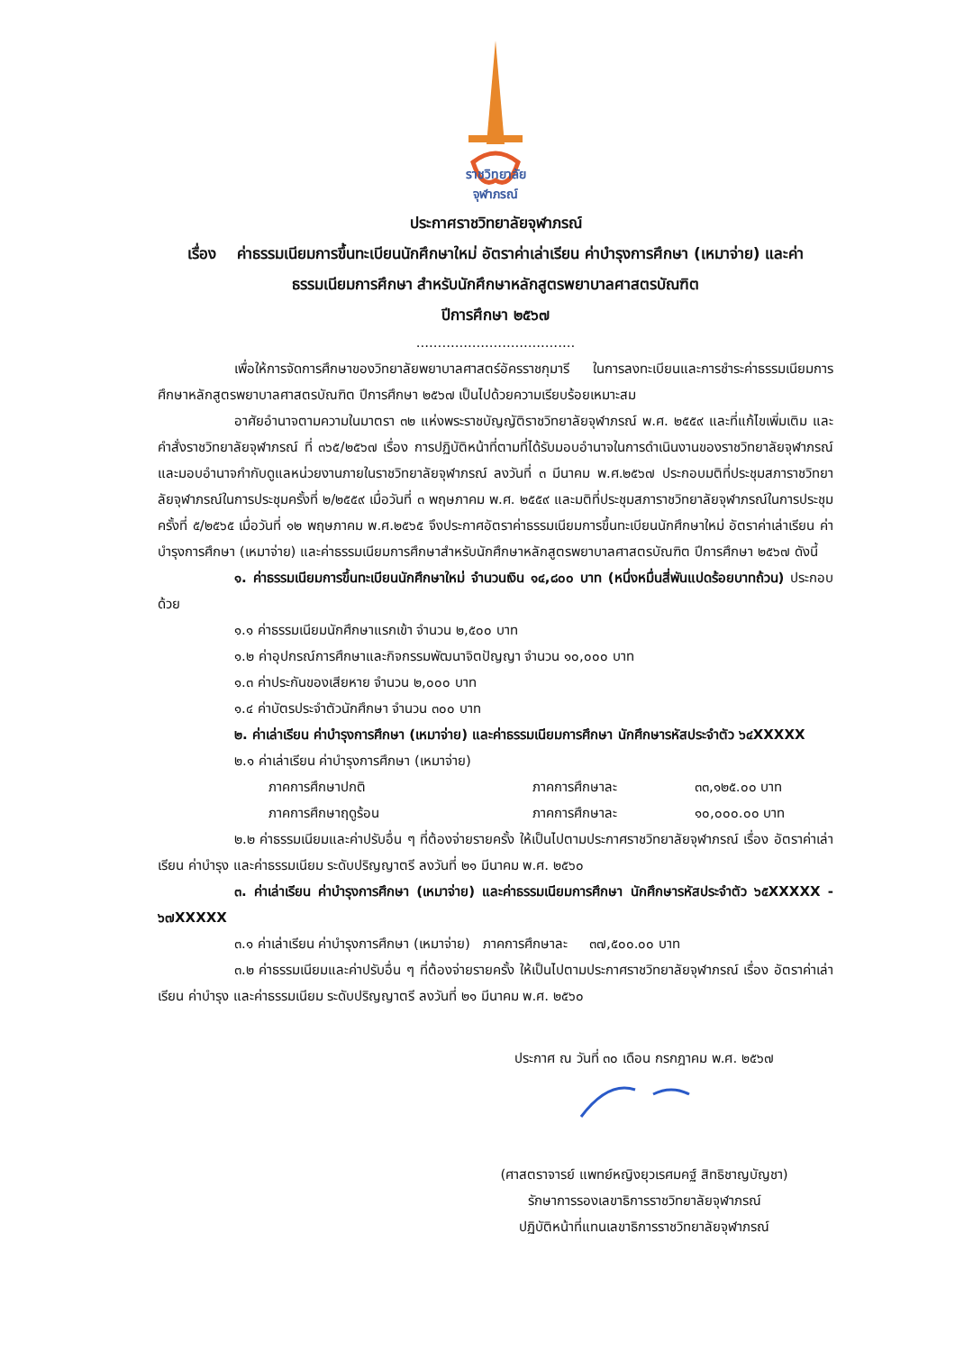ราชวิทยาลัย
จุฬาภรณ์
ประกาศราชวิทยาลัยจุฬาภรณ์
เรื่อง ค่าธรรมเนียมการขึ้นทะเบียนนักศึกษาใหม่ อัตราค่าเล่าเรียน ค่าบำรุงการศึกษา (เหมาจ่าย) และค่าธรรมเนียมการศึกษา สำหรับนักศึกษาหลักสูตรพยาบาลศาสตรบัณฑิต
ปีการศึกษา ๒๕๖๗
.....................................
เพื่อให้การจัดการศึกษาของวิทยาลัยพยาบาลศาสตร์อัครราชกุมารี ในการลงทะเบียนและการชำระค่าธรรมเนียมการศึกษาหลักสูตรพยาบาลศาสตรบัณฑิต ปีการศึกษา ๒๕๖๗ เป็นไปด้วยความเรียบร้อยเหมาะสม
อาศัยอำนาจตามความในมาตรา ๓๒ แห่งพระราชบัญญัติราชวิทยาลัยจุฬาภรณ์ พ.ศ. ๒๕๕๙ และที่แก้ไขเพิ่มเติม และคำสั่งราชวิทยาลัยจุฬาภรณ์ ที่ ๓๖๕/๒๕๖๗ เรื่อง การปฏิบัติหน้าที่ตามที่ได้รับมอบอำนาจในการดำเนินงานของราชวิทยาลัยจุฬาภรณ์ และมอบอำนาจกำกับดูแลหน่วยงานภายในราชวิทยาลัยจุฬาภรณ์ ลงวันที่ ๓ มีนาคม พ.ศ.๒๕๖๗ ประกอบมติที่ประชุมสภาราชวิทยาลัยจุฬาภรณ์ในการประชุมครั้งที่ ๒/๒๕๕๙ เมื่อวันที่ ๓ พฤษภาคม พ.ศ. ๒๕๕๙ และมติที่ประชุมสภาราชวิทยาลัยจุฬาภรณ์ในการประชุมครั้งที่ ๕/๒๕๖๕ เมื่อวันที่ ๑๒ พฤษภาคม พ.ศ.๒๕๖๕ จึงประกาศอัตราค่าธรรมเนียมการขึ้นทะเบียนนักศึกษาใหม่ อัตราค่าเล่าเรียน ค่าบำรุงการศึกษา (เหมาจ่าย) และค่าธรรมเนียมการศึกษาสำหรับนักศึกษาหลักสูตรพยาบาลศาสตรบัณฑิต ปีการศึกษา ๒๕๖๗ ดังนี้
๑. ค่าธรรมเนียมการขึ้นทะเบียนนักศึกษาใหม่ จำนวนเงิน ๑๔,๘๐๐ บาท (หนึ่งหมื่นสี่พันแปดร้อยบาทถ้วน) ประกอบด้วย
๑.๑ ค่าธรรมเนียมนักศึกษาแรกเข้า จำนวน ๒,๕๐๐ บาท
๑.๒ ค่าอุปกรณ์การศึกษาและกิจกรรมพัฒนาจิตปัญญา จำนวน ๑๐,๐๐๐ บาท
๑.๓ ค่าประกันของเสียหาย จำนวน ๒,๐๐๐ บาท
๑.๔ ค่าบัตรประจำตัวนักศึกษา จำนวน ๓๐๐ บาท
๒. ค่าเล่าเรียน ค่าบำรุงการศึกษา (เหมาจ่าย) และค่าธรรมเนียมการศึกษา นักศึกษารหัสประจำตัว ๖๔XXXXX
๒.๑ ค่าเล่าเรียน ค่าบำรุงการศึกษา (เหมาจ่าย)
ภาคการศึกษาปกติ ภาคการศึกษาละ ๓๓,๑๒๕.๐๐ บาท
ภาคการศึกษาฤดูร้อน ภาคการศึกษาละ ๑๐,๐๐๐.๐๐ บาท
๒.๒ ค่าธรรมเนียมและค่าปรับอื่น ๆ ที่ต้องจ่ายรายครั้ง ให้เป็นไปตามประกาศราชวิทยาลัยจุฬาภรณ์ เรื่อง อัตราค่าเล่าเรียน ค่าบำรุง และค่าธรรมเนียม ระดับปริญญาตรี ลงวันที่ ๒๑ มีนาคม พ.ศ. ๒๕๖๐
๓. ค่าเล่าเรียน ค่าบำรุงการศึกษา (เหมาจ่าย) และค่าธรรมเนียมการศึกษา นักศึกษารหัสประจำตัว ๖๕XXXXX - ๖๗XXXXX
๓.๑ ค่าเล่าเรียน ค่าบำรุงการศึกษา (เหมาจ่าย) ภาคการศึกษาละ ๓๗,๕๐๐.๐๐ บาท
๓.๒ ค่าธรรมเนียมและค่าปรับอื่น ๆ ที่ต้องจ่ายรายครั้ง ให้เป็นไปตามประกาศราชวิทยาลัยจุฬาภรณ์ เรื่อง อัตราค่าเล่าเรียน ค่าบำรุง และค่าธรรมเนียม ระดับปริญญาตรี ลงวันที่ ๒๑ มีนาคม พ.ศ. ๒๕๖๐
ประกาศ ณ วันที่ ๓๐ เดือน กรกฎาคม พ.ศ. ๒๕๖๗
(ศาสตราจารย์ แพทย์หญิงยุวเรศมคฐ์ สิทธิชาญบัญชา)
รักษาการรองเลขาธิการราชวิทยาลัยจุฬาภรณ์
ปฏิบัติหน้าที่แทนเลขาธิการราชวิทยาลัยจุฬาภรณ์